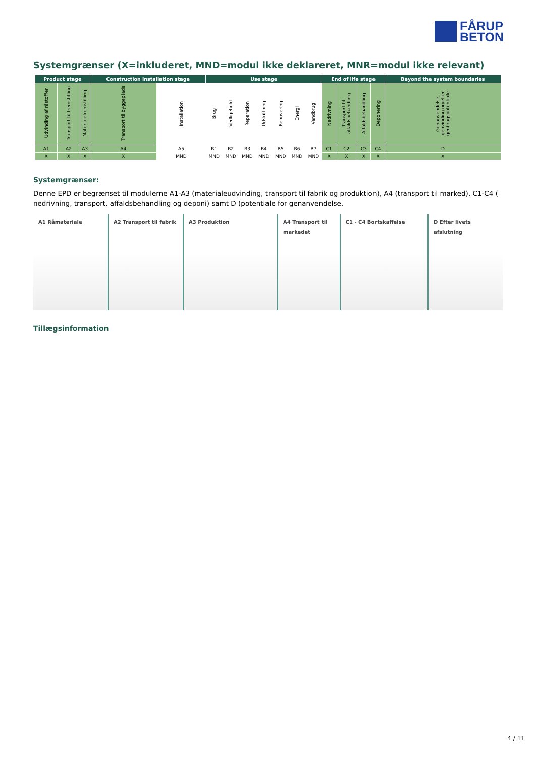FÅRUP
BETON
Systemgrænser (X=inkluderet, MND=modul ikke deklareret, MNR=modul ikke relevant)
| Product stage | | | Construction installation stage | | Use stage | | | | | | | End of life stage | | | | Beyond the system boundaries |
| --- | --- | --- | --- | --- | --- | --- | --- | --- | --- | --- | --- | --- | --- | --- | --- | --- |
| Udvinding af råstoffer | Transport til fremstilling | Materialefremstilling | Transport til byggeplads | Installation | Brug | Vedligehold | Reparation | Udskiftning | Renovering | Energi | Vandbrug | Nedrivning | Transport til affaldsbehandling | Affaldsbehandling | Deponering | Genanvendelse, genvinding og/eller genbrugspotentiale |
| A1 | A2 | A3 | A4 | A5 | B1 | B2 | B3 | B4 | B5 | B6 | B7 | C1 | C2 | C3 | C4 | D |
| X | X | X | X | MND | MND | MND | MND | MND | MND | MND | MND | X | X | X | X | X |
Systemgrænser:
Denne EPD er begrænset til modulerne A1-A3 (materialeudvinding, transport til fabrik og produktion), A4 (transport til marked), C1-C4 ( nedrivning, transport, affaldsbehandling og deponi) samt D (potentiale for genanvendelse.
A1 Råmateriale A2 Transport til fabrik A3 Produktion A4 Transport til markedet C1 - C4 Bortskaffelse D Efter livets afslutning
Tillægsinformation
4 / 11